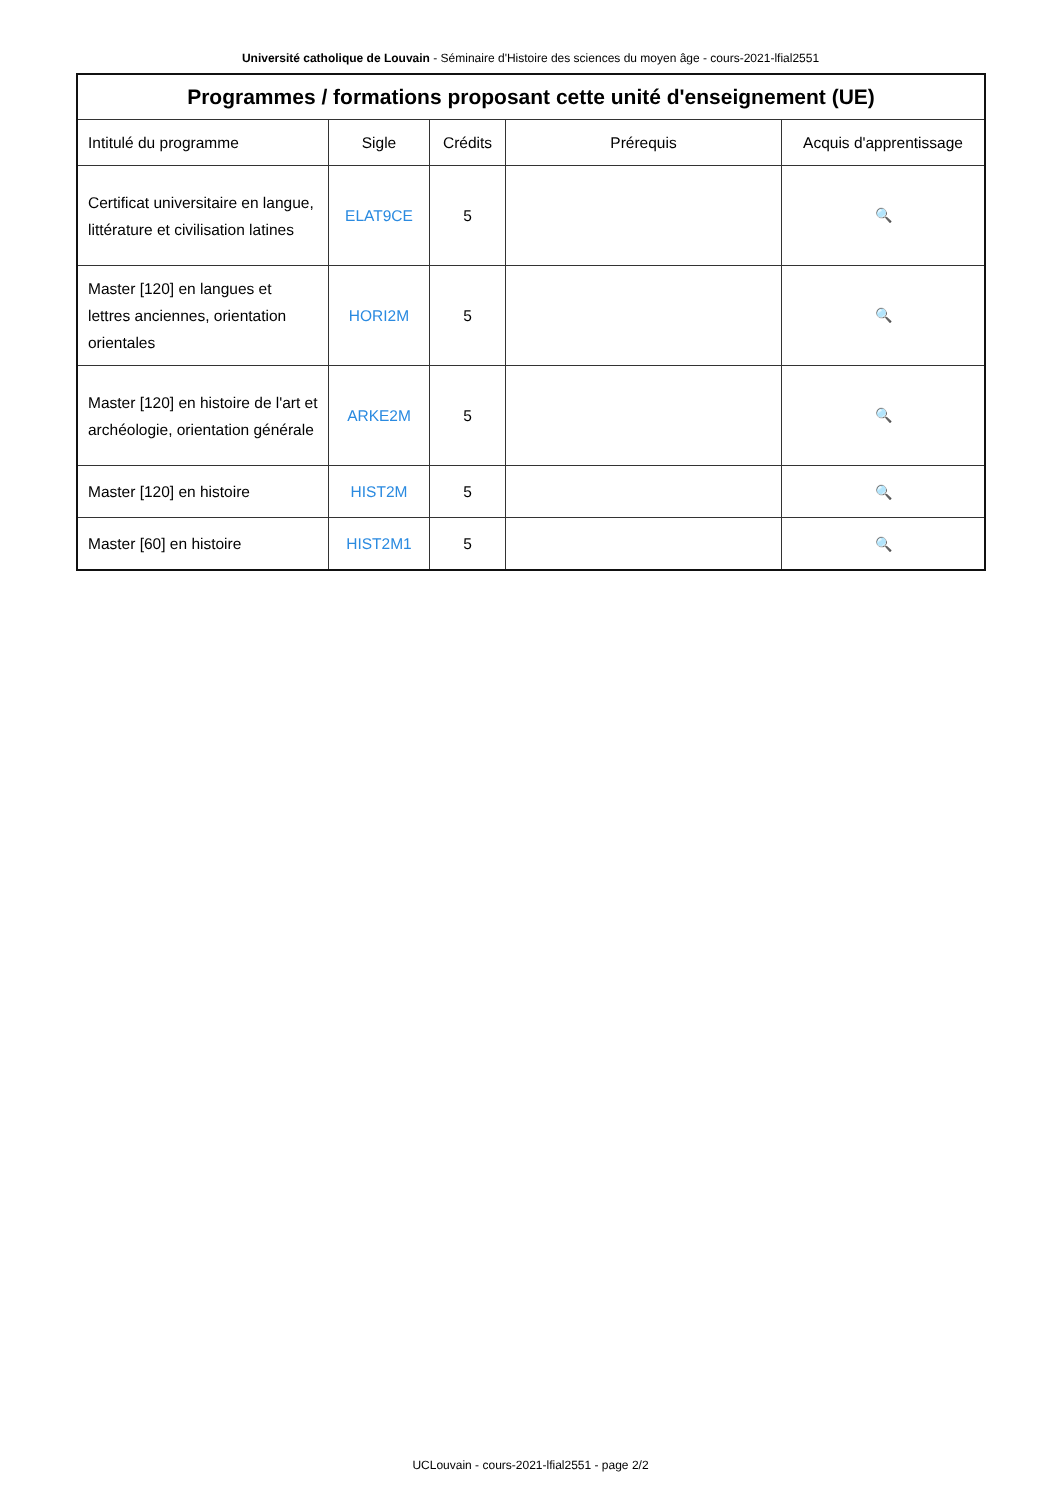Université catholique de Louvain - Séminaire d'Histoire des sciences du moyen âge - cours-2021-lfial2551
| Programmes / formations proposant cette unité d'enseignement (UE) | | | | |
| --- | --- | --- | --- | --- |
| Intitulé du programme | Sigle | Crédits | Prérequis | Acquis d'apprentissage |
| Certificat universitaire en langue, littérature et civilisation latines | ELAT9CE | 5 | | 🔍 |
| Master [120] en langues et lettres anciennes, orientation orientales | HORI2M | 5 | | 🔍 |
| Master [120] en histoire de l'art et archéologie, orientation générale | ARKE2M | 5 | | 🔍 |
| Master [120] en histoire | HIST2M | 5 | | 🔍 |
| Master [60] en histoire | HIST2M1 | 5 | | 🔍 |
UCLouvain - cours-2021-lfial2551 - page 2/2